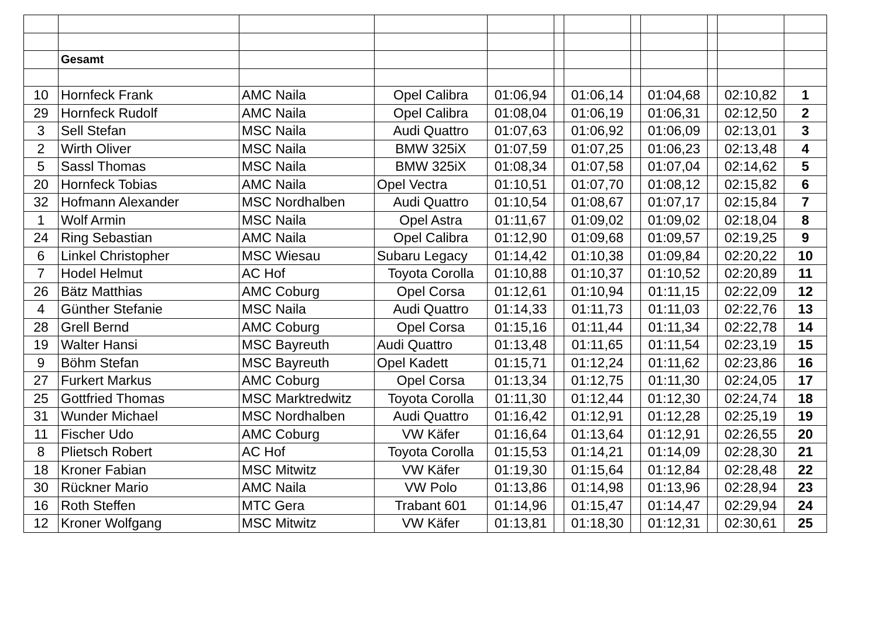| | Gesamt | | | | | | | | | | |
| 10 | Hornfeck Frank | AMC Naila | Opel Calibra | 01:06,94 | | 01:06,14 | | 01:04,68 | | 02:10,82 | 1 |
| 29 | Hornfeck Rudolf | AMC Naila | Opel Calibra | 01:08,04 | | 01:06,19 | | 01:06,31 | | 02:12,50 | 2 |
| 3 | Sell Stefan | MSC Naila | Audi Quattro | 01:07,63 | | 01:06,92 | | 01:06,09 | | 02:13,01 | 3 |
| 2 | Wirth Oliver | MSC Naila | BMW 325iX | 01:07,59 | | 01:07,25 | | 01:06,23 | | 02:13,48 | 4 |
| 5 | Sassl Thomas | MSC Naila | BMW 325iX | 01:08,34 | | 01:07,58 | | 01:07,04 | | 02:14,62 | 5 |
| 20 | Hornfeck Tobias | AMC Naila | Opel Vectra | 01:10,51 | | 01:07,70 | | 01:08,12 | | 02:15,82 | 6 |
| 32 | Hofmann Alexander | MSC Nordhalben | Audi Quattro | 01:10,54 | | 01:08,67 | | 01:07,17 | | 02:15,84 | 7 |
| 1 | Wolf Armin | MSC Naila | Opel Astra | 01:11,67 | | 01:09,02 | | 01:09,02 | | 02:18,04 | 8 |
| 24 | Ring Sebastian | AMC Naila | Opel Calibra | 01:12,90 | | 01:09,68 | | 01:09,57 | | 02:19,25 | 9 |
| 6 | Linkel Christopher | MSC Wiesau | Subaru Legacy | 01:14,42 | | 01:10,38 | | 01:09,84 | | 02:20,22 | 10 |
| 7 | Hodel Helmut | AC Hof | Toyota Corolla | 01:10,88 | | 01:10,37 | | 01:10,52 | | 02:20,89 | 11 |
| 26 | Bätz Matthias | AMC Coburg | Opel Corsa | 01:12,61 | | 01:10,94 | | 01:11,15 | | 02:22,09 | 12 |
| 4 | Günther Stefanie | MSC Naila | Audi Quattro | 01:14,33 | | 01:11,73 | | 01:11,03 | | 02:22,76 | 13 |
| 28 | Grell Bernd | AMC Coburg | Opel Corsa | 01:15,16 | | 01:11,44 | | 01:11,34 | | 02:22,78 | 14 |
| 19 | Walter Hansi | MSC Bayreuth | Audi Quattro | 01:13,48 | | 01:11,65 | | 01:11,54 | | 02:23,19 | 15 |
| 9 | Böhm Stefan | MSC Bayreuth | Opel Kadett | 01:15,71 | | 01:12,24 | | 01:11,62 | | 02:23,86 | 16 |
| 27 | Furkert Markus | AMC Coburg | Opel Corsa | 01:13,34 | | 01:12,75 | | 01:11,30 | | 02:24,05 | 17 |
| 25 | Gottfried Thomas | MSC Marktredwitz | Toyota Corolla | 01:11,30 | | 01:12,44 | | 01:12,30 | | 02:24,74 | 18 |
| 31 | Wunder Michael | MSC Nordhalben | Audi Quattro | 01:16,42 | | 01:12,91 | | 01:12,28 | | 02:25,19 | 19 |
| 11 | Fischer Udo | AMC Coburg | VW Käfer | 01:16,64 | | 01:13,64 | | 01:12,91 | | 02:26,55 | 20 |
| 8 | Plietsch Robert | AC Hof | Toyota Corolla | 01:15,53 | | 01:14,21 | | 01:14,09 | | 02:28,30 | 21 |
| 18 | Kroner Fabian | MSC Mitwitz | VW Käfer | 01:19,30 | | 01:15,64 | | 01:12,84 | | 02:28,48 | 22 |
| 30 | Rückner Mario | AMC Naila | VW Polo | 01:13,86 | | 01:14,98 | | 01:13,96 | | 02:28,94 | 23 |
| 16 | Roth Steffen | MTC Gera | Trabant 601 | 01:14,96 | | 01:15,47 | | 01:14,47 | | 02:29,94 | 24 |
| 12 | Kroner Wolfgang | MSC Mitwitz | VW Käfer | 01:13,81 | | 01:18,30 | | 01:12,31 | | 02:30,61 | 25 |